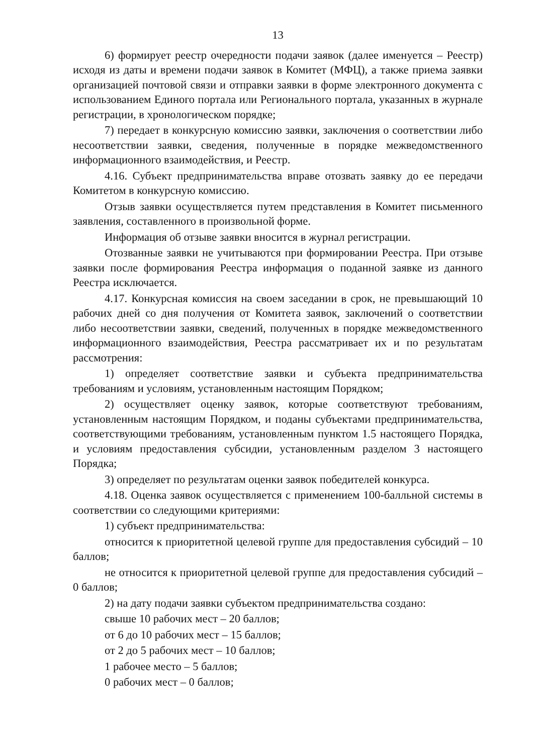13
6) формирует реестр очередности подачи заявок (далее именуется – Реестр) исходя из даты и времени подачи заявок в Комитет (МФЦ), а также приема заявки организацией почтовой связи и отправки заявки в форме электронного документа с использованием Единого портала или Регионального портала, указанных в журнале регистрации, в хронологическом порядке;
7) передает в конкурсную комиссию заявки, заключения о соответствии либо несоответствии заявки, сведения, полученные в порядке межведомственного информационного взаимодействия, и Реестр.
4.16. Субъект предпринимательства вправе отозвать заявку до ее передачи Комитетом в конкурсную комиссию.
Отзыв заявки осуществляется путем представления в Комитет письменного заявления, составленного в произвольной форме.
Информация об отзыве заявки вносится в журнал регистрации.
Отозванные заявки не учитываются при формировании Реестра. При отзыве заявки после формирования Реестра информация о поданной заявке из данного Реестра исключается.
4.17. Конкурсная комиссия на своем заседании в срок, не превышающий 10 рабочих дней со дня получения от Комитета заявок, заключений о соответствии либо несоответствии заявки, сведений, полученных в порядке межведомственного информационного взаимодействия, Реестра рассматривает их и по результатам рассмотрения:
1) определяет соответствие заявки и субъекта предпринимательства требованиям и условиям, установленным настоящим Порядком;
2) осуществляет оценку заявок, которые соответствуют требованиям, установленным настоящим Порядком, и поданы субъектами предпринимательства, соответствующими требованиям, установленным пунктом 1.5 настоящего Порядка, и условиям предоставления субсидии, установленным разделом 3 настоящего Порядка;
3) определяет по результатам оценки заявок победителей конкурса.
4.18. Оценка заявок осуществляется с применением 100-балльной системы в соответствии со следующими критериями:
1) субъект предпринимательства:
относится к приоритетной целевой группе для предоставления субсидий – 10 баллов;
не относится к приоритетной целевой группе для предоставления субсидий – 0 баллов;
2) на дату подачи заявки субъектом предпринимательства создано:
свыше 10 рабочих мест – 20 баллов;
от 6 до 10 рабочих мест – 15 баллов;
от 2 до 5 рабочих мест – 10 баллов;
1 рабочее место – 5 баллов;
0 рабочих мест – 0 баллов;